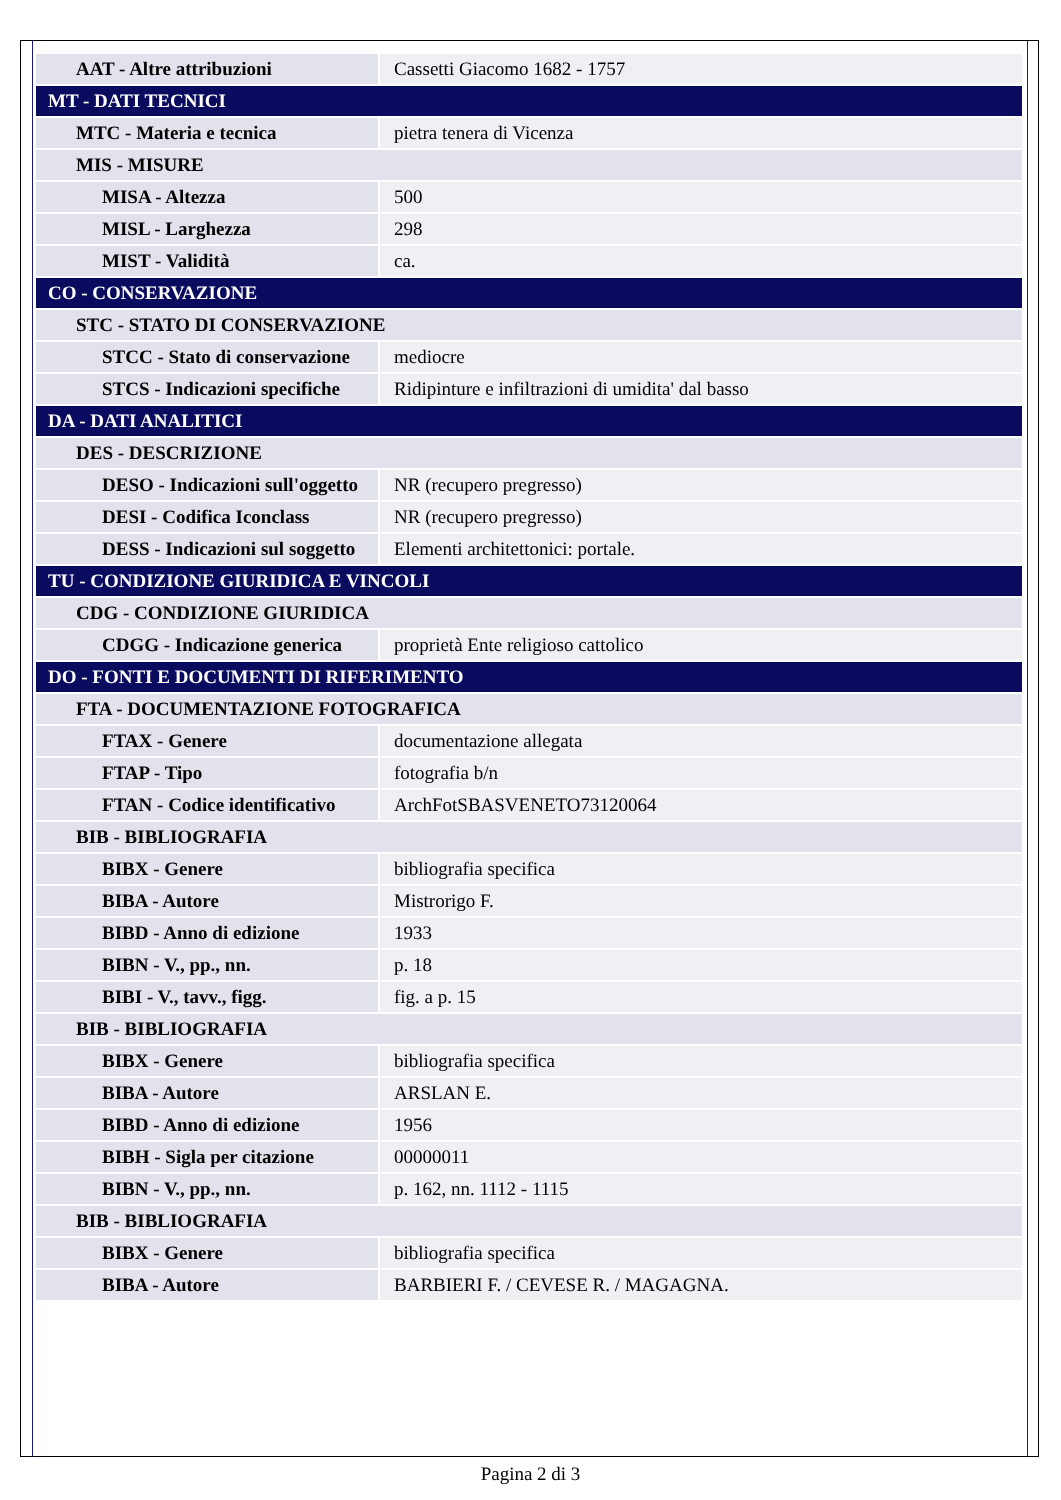| AAT - Altre attribuzioni | Cassetti Giacomo 1682 - 1757 |
| MT - DATI TECNICI | |
| MTC - Materia e tecnica | pietra tenera di Vicenza |
| MIS - MISURE | |
| MISA - Altezza | 500 |
| MISL - Larghezza | 298 |
| MIST - Validità | ca. |
| CO - CONSERVAZIONE | |
| STC - STATO DI CONSERVAZIONE | |
| STCC - Stato di conservazione | mediocre |
| STCS - Indicazioni specifiche | Ridipinture e infiltrazioni di umidita' dal basso |
| DA - DATI ANALITICI | |
| DES - DESCRIZIONE | |
| DESO - Indicazioni sull'oggetto | NR (recupero pregresso) |
| DESI - Codifica Iconclass | NR (recupero pregresso) |
| DESS - Indicazioni sul soggetto | Elementi architettonici: portale. |
| TU - CONDIZIONE GIURIDICA E VINCOLI | |
| CDG - CONDIZIONE GIURIDICA | |
| CDGG - Indicazione generica | proprietà Ente religioso cattolico |
| DO - FONTI E DOCUMENTI DI RIFERIMENTO | |
| FTA - DOCUMENTAZIONE FOTOGRAFICA | |
| FTAX - Genere | documentazione allegata |
| FTAP - Tipo | fotografia b/n |
| FTAN - Codice identificativo | ArchFotSBASVENETO73120064 |
| BIB - BIBLIOGRAFIA | |
| BIBX - Genere | bibliografia specifica |
| BIBA - Autore | Mistrorigo F. |
| BIBD - Anno di edizione | 1933 |
| BIBN - V., pp., nn. | p. 18 |
| BIBI - V., tavv., figg. | fig. a p. 15 |
| BIB - BIBLIOGRAFIA | |
| BIBX - Genere | bibliografia specifica |
| BIBA - Autore | ARSLAN E. |
| BIBD - Anno di edizione | 1956 |
| BIBH - Sigla per citazione | 00000011 |
| BIBN - V., pp., nn. | p. 162, nn. 1112 - 1115 |
| BIB - BIBLIOGRAFIA | |
| BIBX - Genere | bibliografia specifica |
| BIBA - Autore | BARBIERI F. / CEVESE R. / MAGAGNA. |
Pagina 2 di 3